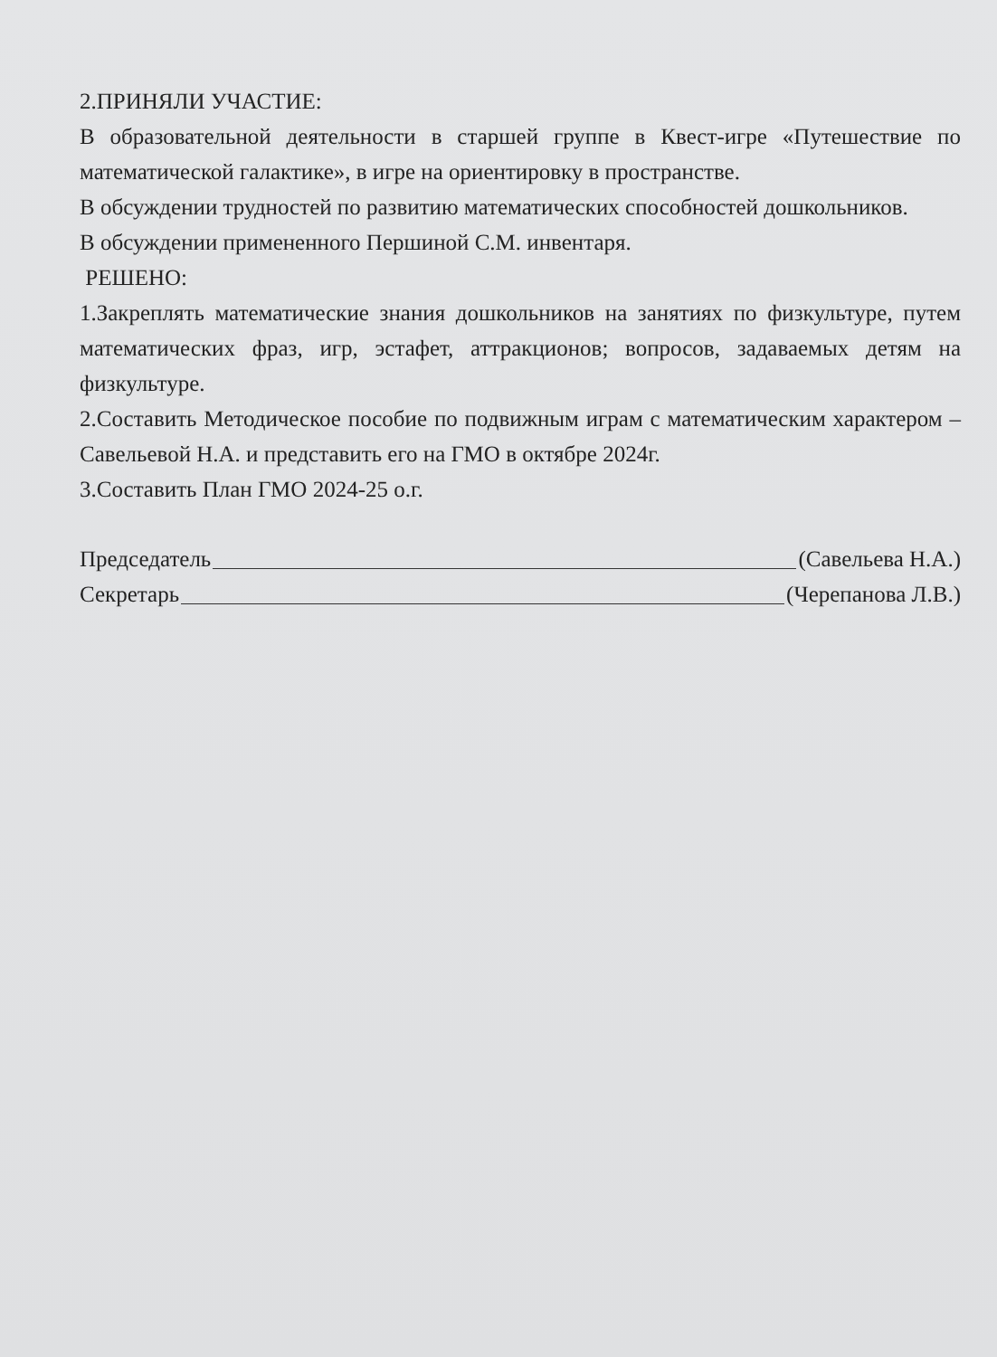2.ПРИНЯЛИ УЧАСТИЕ:
В образовательной деятельности в старшей группе в Квест-игре «Путешествие по математической галактике», в игре на ориентировку в пространстве.
В обсуждении трудностей по развитию математических способностей дошкольников.
В обсуждении примененного Першиной С.М. инвентаря.
РЕШЕНО:
1.Закреплять математические знания дошкольников на занятиях по физкультуре, путем математических фраз, игр, эстафет, аттракционов; вопросов, задаваемых детям на физкультуре.
2.Составить Методическое пособие по подвижным играм с математическим характером – Савельевой Н.А. и представить его на ГМО в октябре 2024г.
3.Составить План ГМО 2024-25 о.г.
Председатель (Савельева Н.А.)
Секретарь (Черепанова Л.В.)